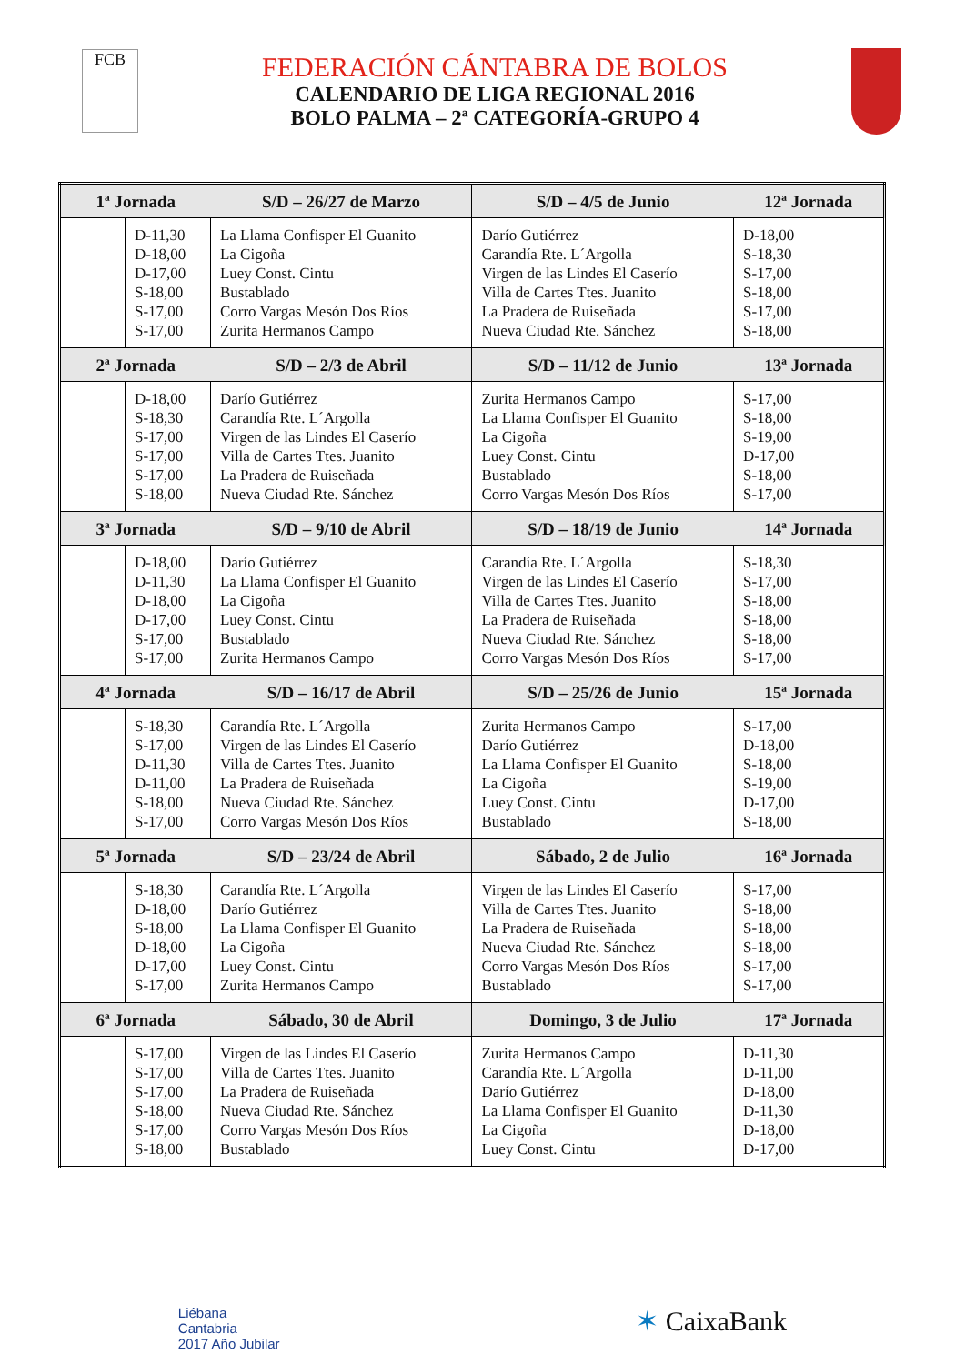FCB
FEDERACIÓN CÁNTABRA DE BOLOS
CALENDARIO DE LIGA REGIONAL 2016
BOLO PALMA – 2ª CATEGORÍA-GRUPO 4
| 1ª Jornada | | S/D – 26/27 de Marzo | S/D – 4/5 de Junio | 12ª Jornada | |
| --- | --- | --- | --- | --- | --- |
| | D-11,30 D-18,00 D-17,00 S-18,00 S-17,00 S-17,00 | La Llama Confisper El Guanito La Cigoña Luey Const. Cintu Bustablado Corro Vargas Mesón Dos Ríos Zurita Hermanos Campo | Darío Gutiérrez Carandía Rte. L´Argolla Virgen de las Lindes El Caserío Villa de Cartes Ttes. Juanito La Pradera de Ruiseñada Nueva Ciudad Rte. Sánchez | D-18,00 S-18,30 S-17,00 S-18,00 S-17,00 S-18,00 | |
| 2ª Jornada | | S/D – 2/3 de Abril | S/D – 11/12 de Junio | 13ª Jornada | |
| | D-18,00 S-18,30 S-17,00 S-17,00 S-17,00 S-18,00 | Darío Gutiérrez Carandía Rte. L´Argolla Virgen de las Lindes El Caserío Villa de Cartes Ttes. Juanito La Pradera de Ruiseñada Nueva Ciudad Rte. Sánchez | Zurita Hermanos Campo La Llama Confisper El Guanito La Cigoña Luey Const. Cintu Bustablado Corro Vargas Mesón Dos Ríos | S-17,00 S-18,00 S-19,00 D-17,00 S-18,00 S-17,00 | |
| 3ª Jornada | | S/D – 9/10 de Abril | S/D – 18/19 de Junio | 14ª Jornada | |
| | D-18,00 D-11,30 D-18,00 D-17,00 S-17,00 S-17,00 | Darío Gutiérrez La Llama Confisper El Guanito La Cigoña Luey Const. Cintu Bustablado Zurita Hermanos Campo | Carandía Rte. L´Argolla Virgen de las Lindes El Caserío Villa de Cartes Ttes. Juanito La Pradera de Ruiseñada Nueva Ciudad Rte. Sánchez Corro Vargas Mesón Dos Ríos | S-18,30 S-17,00 S-18,00 S-18,00 S-18,00 S-17,00 | |
| 4ª Jornada | | S/D – 16/17 de Abril | S/D – 25/26 de Junio | 15ª Jornada | |
| | S-18,30 S-17,00 D-11,30 D-11,00 S-18,00 S-17,00 | Carandía Rte. L´Argolla Virgen de las Lindes El Caserío Villa de Cartes Ttes. Juanito La Pradera de Ruiseñada Nueva Ciudad Rte. Sánchez Corro Vargas Mesón Dos Ríos | Zurita Hermanos Campo Darío Gutiérrez La Llama Confisper El Guanito La Cigoña Luey Const. Cintu Bustablado | S-17,00 D-18,00 S-18,00 S-19,00 D-17,00 S-18,00 | |
| 5ª Jornada | | S/D – 23/24 de Abril | Sábado, 2 de Julio | 16ª Jornada | |
| | S-18,30 D-18,00 S-18,00 D-18,00 D-17,00 S-17,00 | Carandía Rte. L´Argolla Darío Gutiérrez La Llama Confisper El Guanito La Cigoña Luey Const. Cintu Zurita Hermanos Campo | Virgen de las Lindes El Caserío Villa de Cartes Ttes. Juanito La Pradera de Ruiseñada Nueva Ciudad Rte. Sánchez Corro Vargas Mesón Dos Ríos Bustablado | S-17,00 S-18,00 S-18,00 S-18,00 S-17,00 S-17,00 | |
| 6ª Jornada | | Sábado, 30 de Abril | Domingo, 3 de Julio | 17ª Jornada | |
| | S-17,00 S-17,00 S-17,00 S-18,00 S-17,00 S-18,00 | Virgen de las Lindes El Caserío Villa de Cartes Ttes. Juanito La Pradera de Ruiseñada Nueva Ciudad Rte. Sánchez Corro Vargas Mesón Dos Ríos Bustablado | Zurita Hermanos Campo Carandía Rte. L´Argolla Darío Gutiérrez La Llama Confisper El Guanito La Cigoña Luey Const. Cintu | D-11,30 D-11,00 D-18,00 D-11,30 D-18,00 D-17,00 | |
Liébana
Cantabria
2017 Año Jubilar
✶ CaixaBank